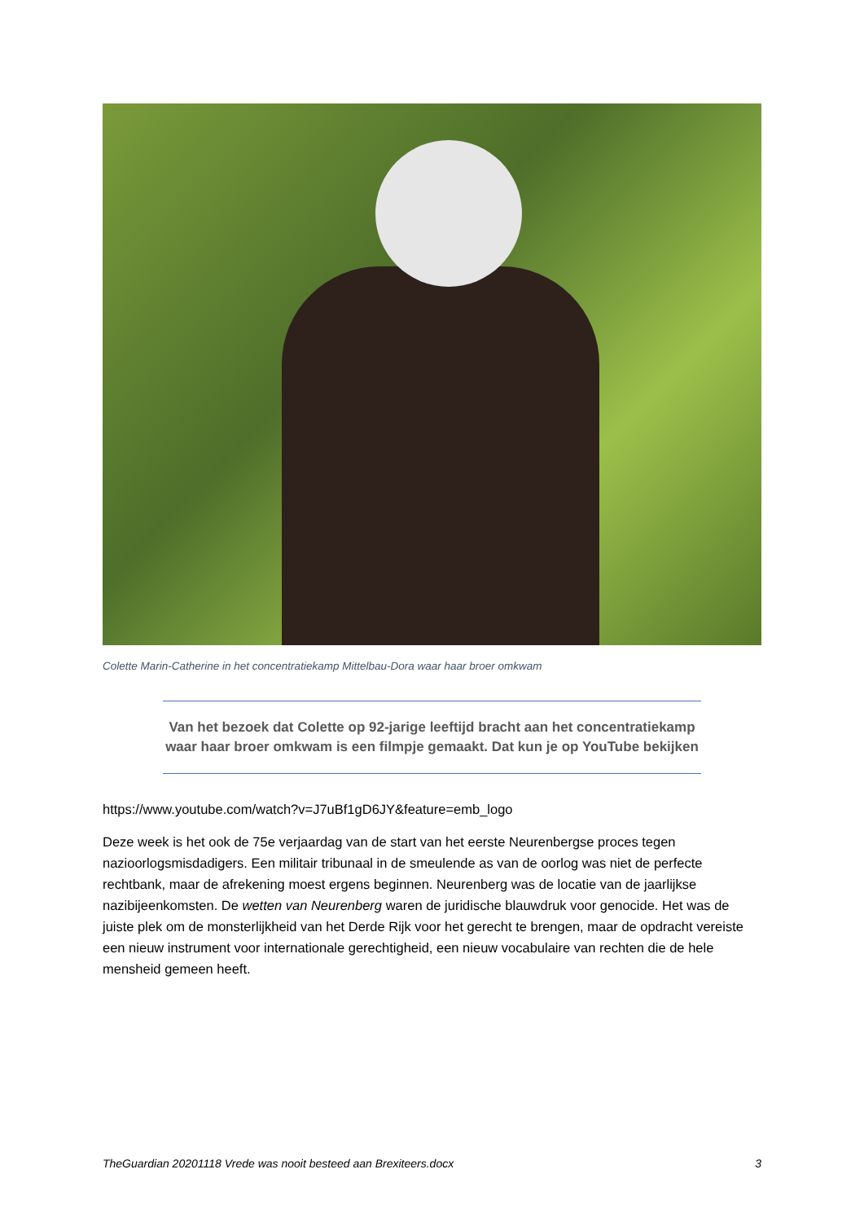Colette Marin-Catherine in het concentratiekamp Mittelbau-Dora waar haar broer omkwam
Van het bezoek dat Colette op 92-jarige leeftijd bracht aan het concentratiekamp waar haar broer omkwam is een filmpje gemaakt. Dat kun je op YouTube bekijken
https://www.youtube.com/watch?v=J7uBf1gD6JY&feature=emb_logo
Deze week is het ook de 75e verjaardag van de start van het eerste Neurenbergse proces tegen nazioorlogsmisdadigers. Een militair tribunaal in de smeulende as van de oorlog was niet de perfecte rechtbank, maar de afrekening moest ergens beginnen. Neurenberg was de locatie van de jaarlijkse nazibijeenkomsten. De wetten van Neurenberg waren de juridische blauwdruk voor genocide. Het was de juiste plek om de monsterlijkheid van het Derde Rijk voor het gerecht te brengen, maar de opdracht vereiste een nieuw instrument voor internationale gerechtigheid, een nieuw vocabulaire van rechten die de hele mensheid gemeen heeft.
TheGuardian 20201118 Vrede was nooit besteed aan Brexiteers.docx 3